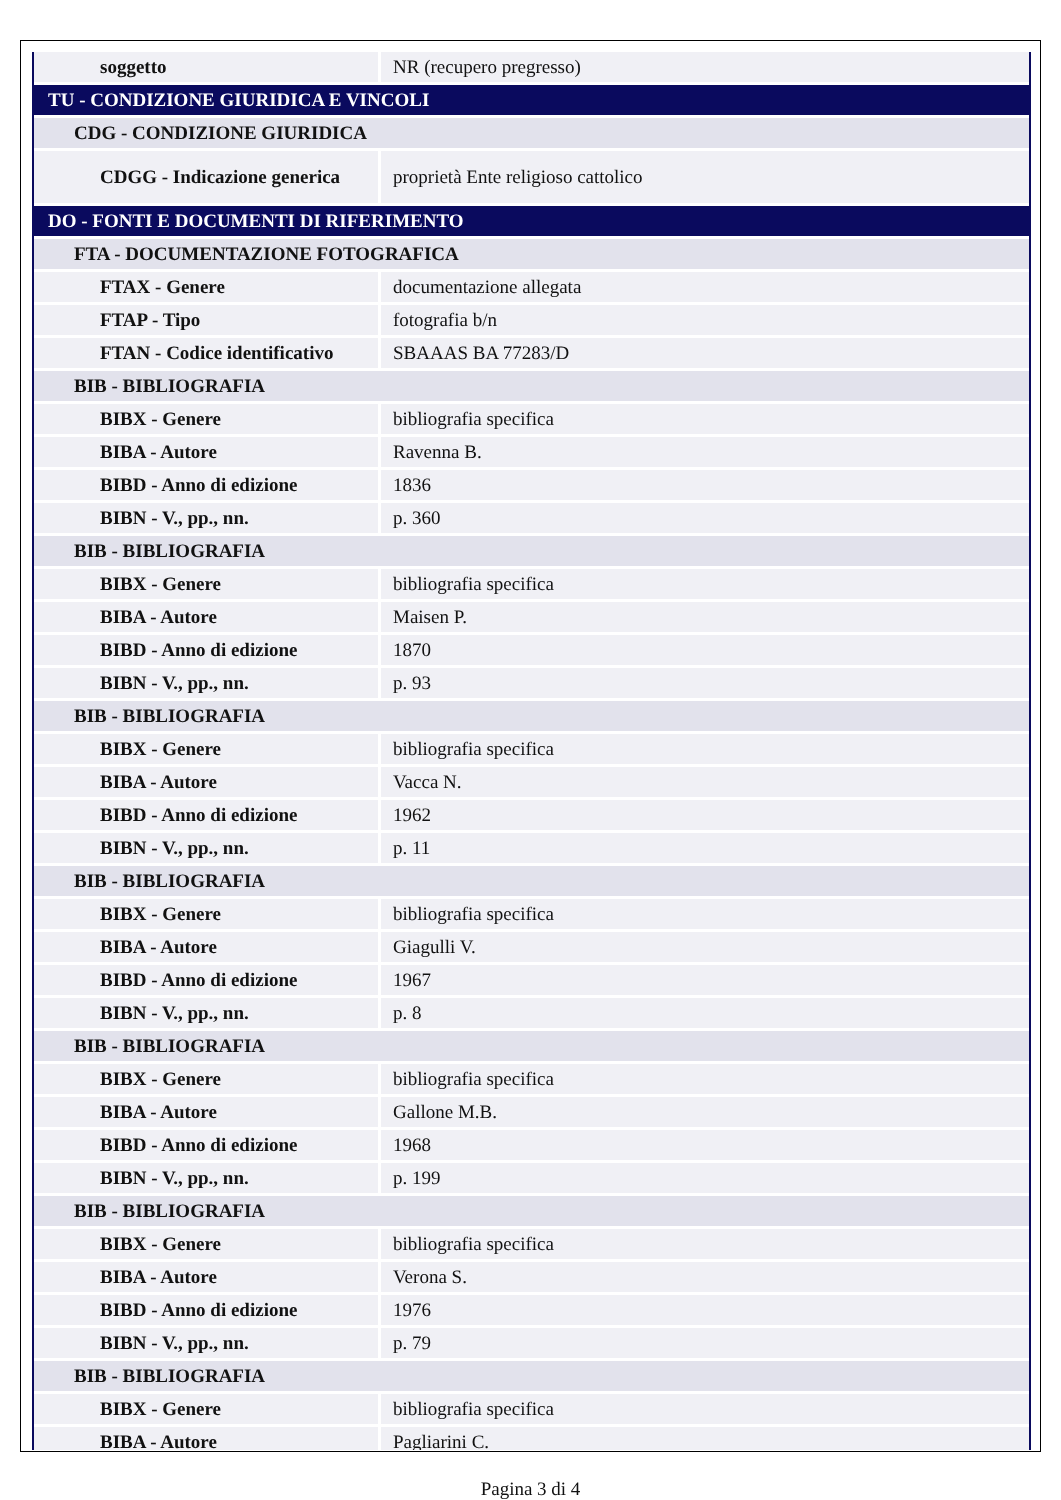| soggetto | NR (recupero pregresso) |
| TU - CONDIZIONE GIURIDICA E VINCOLI | |
| CDG - CONDIZIONE GIURIDICA | |
| CDGG - Indicazione generica | proprietà Ente religioso cattolico |
| DO - FONTI E DOCUMENTI DI RIFERIMENTO | |
| FTA - DOCUMENTAZIONE FOTOGRAFICA | |
| FTAX - Genere | documentazione allegata |
| FTAP - Tipo | fotografia b/n |
| FTAN - Codice identificativo | SBAAAS BA 77283/D |
| BIB - BIBLIOGRAFIA | |
| BIBX - Genere | bibliografia specifica |
| BIBA - Autore | Ravenna B. |
| BIBD - Anno di edizione | 1836 |
| BIBN - V., pp., nn. | p. 360 |
| BIB - BIBLIOGRAFIA | |
| BIBX - Genere | bibliografia specifica |
| BIBA - Autore | Maisen P. |
| BIBD - Anno di edizione | 1870 |
| BIBN - V., pp., nn. | p. 93 |
| BIB - BIBLIOGRAFIA | |
| BIBX - Genere | bibliografia specifica |
| BIBA - Autore | Vacca N. |
| BIBD - Anno di edizione | 1962 |
| BIBN - V., pp., nn. | p. 11 |
| BIB - BIBLIOGRAFIA | |
| BIBX - Genere | bibliografia specifica |
| BIBA - Autore | Giagulli V. |
| BIBD - Anno di edizione | 1967 |
| BIBN - V., pp., nn. | p. 8 |
| BIB - BIBLIOGRAFIA | |
| BIBX - Genere | bibliografia specifica |
| BIBA - Autore | Gallone M.B. |
| BIBD - Anno di edizione | 1968 |
| BIBN - V., pp., nn. | p. 199 |
| BIB - BIBLIOGRAFIA | |
| BIBX - Genere | bibliografia specifica |
| BIBA - Autore | Verona S. |
| BIBD - Anno di edizione | 1976 |
| BIBN - V., pp., nn. | p. 79 |
| BIB - BIBLIOGRAFIA | |
| BIBX - Genere | bibliografia specifica |
| BIBA - Autore | Pagliarini C. |
Pagina 3 di 4